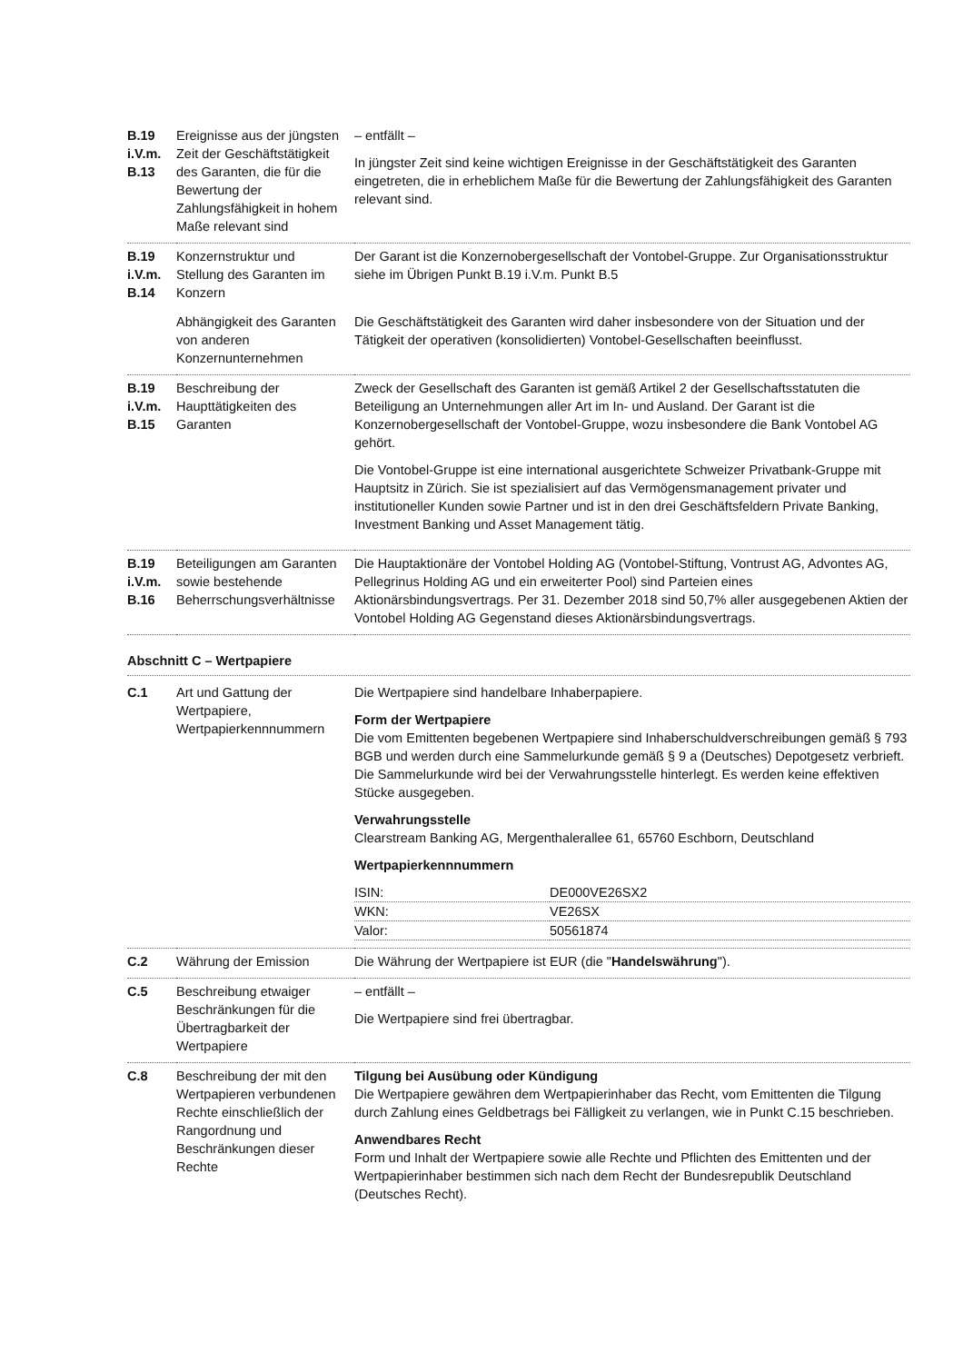| B.19 i.V.m. B.13 | Ereignisse aus der jüngsten Zeit der Geschäftstätigkeit des Garanten, die für die Bewertung der Zahlungsfähigkeit in hohem Maße relevant sind | – entfällt – In jüngster Zeit sind keine wichtigen Ereignisse in der Geschäftstätigkeit des Garanten eingetreten, die in erheblichem Maße für die Bewertung der Zahlungsfähigkeit des Garanten relevant sind. |
| B.19 i.V.m. B.14 | Konzernstruktur und Stellung des Garanten im Konzern | Der Garant ist die Konzernobergesellschaft der Vontobel-Gruppe. Zur Organisationsstruktur siehe im Übrigen Punkt B.19 i.V.m. Punkt B.5 |
| | Abhängigkeit des Garanten von anderen Konzernunternehmen | Die Geschäftstätigkeit des Garanten wird daher insbesondere von der Situation und der Tätigkeit der operativen (konsolidierten) Vontobel-Gesellschaften beeinflusst. |
| B.19 i.V.m. B.15 | Beschreibung der Haupttätigkeiten des Garanten | Zweck der Gesellschaft des Garanten ist gemäß Artikel 2 der Gesellschaftsstatuten die Beteiligung an Unternehmungen aller Art im In- und Ausland. Der Garant ist die Konzernobergesellschaft der Vontobel-Gruppe, wozu insbesondere die Bank Vontobel AG gehört. Die Vontobel-Gruppe ist eine international ausgerichtete Schweizer Privatbank-Gruppe mit Hauptsitz in Zürich. Sie ist spezialisiert auf das Vermögensmanagement privater und institutioneller Kunden sowie Partner und ist in den drei Geschäftsfeldern Private Banking, Investment Banking und Asset Management tätig. |
| B.19 i.V.m. B.16 | Beteiligungen am Garanten sowie bestehende Beherrschungsverhältnisse | Die Hauptaktionäre der Vontobel Holding AG (Vontobel-Stiftung, Vontrust AG, Advontes AG, Pellegrinus Holding AG und ein erweiterter Pool) sind Parteien eines Aktionärsbindungsvertrags. Per 31. Dezember 2018 sind 50,7% aller ausgegebenen Aktien der Vontobel Holding AG Gegenstand dieses Aktionärsbindungsvertrags. |
Abschnitt C – Wertpapiere
| C.1 | Art und Gattung der Wertpapiere, Wertpapierkennnummern | Die Wertpapiere sind handelbare Inhaberpapiere. Form der Wertpapiere Die vom Emittenten begebenen Wertpapiere sind Inhaberschuldverschreibungen gemäß § 793 BGB und werden durch eine Sammelurkunde gemäß § 9 a (Deutsches) Depotgesetz verbrieft. Die Sammelurkunde wird bei der Verwahrungsstelle hinterlegt. Es werden keine effektiven Stücke ausgegeben. Verwahrungsstelle Clearstream Banking AG, Mergenthalerallee 61, 65760 Eschborn, Deutschland Wertpapierkennnummern / ISIN: / DE000VE26SX2 / / WKN: / VE26SX / / Valor: / 50561874 / |
| C.2 | Währung der Emission | Die Währung der Wertpapiere ist EUR (die " Handelswährung "). |
| C.5 | Beschreibung etwaiger Beschränkungen für die Übertragbarkeit der Wertpapiere | – entfällt – Die Wertpapiere sind frei übertragbar. |
| C.8 | Beschreibung der mit den Wertpapieren verbundenen Rechte einschließlich der Rangordnung und Beschränkungen dieser Rechte | Tilgung bei Ausübung oder Kündigung Die Wertpapiere gewähren dem Wertpapierinhaber das Recht, vom Emittenten die Tilgung durch Zahlung eines Geldbetrags bei Fälligkeit zu verlangen, wie in Punkt C.15 beschrieben. Anwendbares Recht Form und Inhalt der Wertpapiere sowie alle Rechte und Pflichten des Emittenten und der Wertpapierinhaber bestimmen sich nach dem Recht der Bundesrepublik Deutschland (Deutsches Recht). |